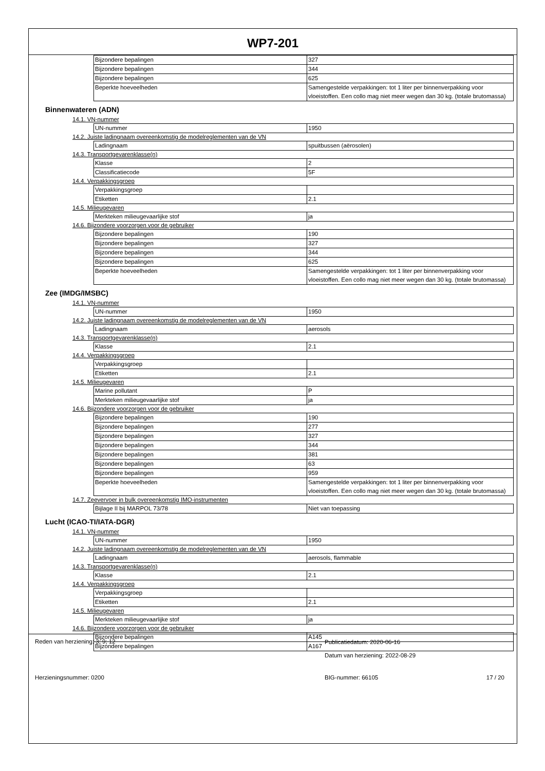WP7-201
| Bijzondere bepalingen | 327 |
| Bijzondere bepalingen | 344 |
| Bijzondere bepalingen | 625 |
| Beperkte hoeveelheden | Samengestelde verpakkingen: tot 1 liter per binnenverpakking voor vloeistoffen. Een collo mag niet meer wegen dan 30 kg. (totale brutomassa) |
Binnenwateren (ADN)
14.1. VN-nummer
| UN-nummer | 1950 |
14.2. Juiste ladingnaam overeenkomstig de modelreglementen van de VN
| Ladingnaam | spuitbussen (aërosolen) |
14.3. Transportgevarenklasse(n)
| Klasse | 2 |
| Classificatiecode | 5F |
14.4. Verpakkingsgroep
| Verpakkingsgroep | |
| Etiketten | 2.1 |
14.5. Milieugevaren
| Merkteken milieugevaarlijke stof | ja |
14.6. Bijzondere voorzorgen voor de gebruiker
| Bijzondere bepalingen | 190 |
| Bijzondere bepalingen | 327 |
| Bijzondere bepalingen | 344 |
| Bijzondere bepalingen | 625 |
| Beperkte hoeveelheden | Samengestelde verpakkingen: tot 1 liter per binnenverpakking voor vloeistoffen. Een collo mag niet meer wegen dan 30 kg. (totale brutomassa) |
Zee (IMDG/IMSBC)
14.1. VN-nummer
| UN-nummer | 1950 |
14.2. Juiste ladingnaam overeenkomstig de modelreglementen van de VN
| Ladingnaam | aerosols |
14.3. Transportgevarenklasse(n)
| Klasse | 2.1 |
14.4. Verpakkingsgroep
| Verpakkingsgroep | |
| Etiketten | 2.1 |
14.5. Milieugevaren
| Marine pollutant | P |
| Merkteken milieugevaarlijke stof | ja |
14.6. Bijzondere voorzorgen voor de gebruiker
| Bijzondere bepalingen | 190 |
| Bijzondere bepalingen | 277 |
| Bijzondere bepalingen | 327 |
| Bijzondere bepalingen | 344 |
| Bijzondere bepalingen | 381 |
| Bijzondere bepalingen | 63 |
| Bijzondere bepalingen | 959 |
| Beperkte hoeveelheden | Samengestelde verpakkingen: tot 1 liter per binnenverpakking voor vloeistoffen. Een collo mag niet meer wegen dan 30 kg. (totale brutomassa) |
14.7. Zeevervoer in bulk overeenkomstig IMO-instrumenten
| Bijlage II bij MARPOL 73/78 | Niet van toepassing |
Lucht (ICAO-TI/IATA-DGR)
14.1. VN-nummer
| UN-nummer | 1950 |
14.2. Juiste ladingnaam overeenkomstig de modelreglementen van de VN
| Ladingnaam | aerosols, flammable |
14.3. Transportgevarenklasse(n)
| Klasse | 2.1 |
14.4. Verpakkingsgroep
| Verpakkingsgroep | |
| Etiketten | 2.1 |
14.5. Milieugevaren
| Merkteken milieugevaarlijke stof | ja |
14.6. Bijzondere voorzorgen voor de gebruiker
| Bijzondere bepalingen | A145 |
| Bijzondere bepalingen | A167 |
Reden van herziening: 3; 9; 12
Publicatiedatum: 2020-06-16
Datum van herziening: 2022-08-29
Herzieningsnummer: 0200 BIG-nummer: 66105 17 / 20